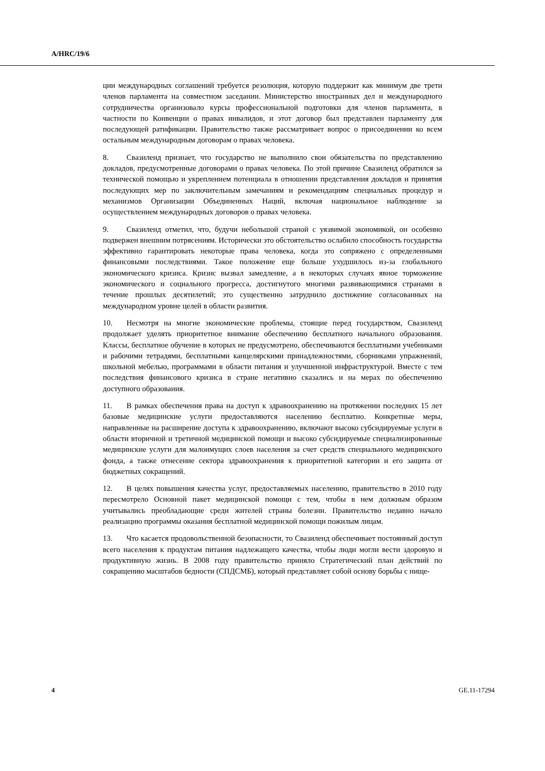A/HRC/19/6
ции международных соглашений требуется резолюция, которую поддержит как минимум две трети членов парламента на совместном заседании. Министерство иностранных дел и международного сотрудничества организовало курсы профессиональной подготовки для членов парламента, в частности по Конвенции о правах инвалидов, и этот договор был представлен парламенту для последующей ратификации. Правительство также рассматривает вопрос о присоединении ко всем остальным международным договорам о правах человека.
8. Свазиленд признает, что государство не выполнило свои обязательства по представлению докладов, предусмотренные договорами о правах человека. По этой причине Свазиленд обратился за технической помощью и укреплением потенциала в отношении представления докладов и принятия последующих мер по заключительным замечаниям и рекомендациям специальных процедур и механизмов Организации Объединенных Наций, включая национальное наблюдение за осуществлением международных договоров о правах человека.
9. Свазиленд отметил, что, будучи небольшой страной с уязвимой экономикой, он особенно подвержен внешним потрясениям. Исторически это обстоятельство ослабило способность государства эффективно гарантировать некоторые права человека, когда это сопряжено с определенными финансовыми последствиями. Такое положение еще больше ухудшилось из-за глобального экономического кризиса. Кризис вызвал замедление, а в некоторых случаях явное торможение экономического и социального прогресса, достигнутого многими развивающимися странами в течение прошлых десятилетий; это существенно затруднило достижение согласованных на международном уровне целей в области развития.
10. Несмотря на многие экономические проблемы, стоящие перед государством, Свазиленд продолжает уделять приоритетное внимание обеспечению бесплатного начального образования. Классы, бесплатное обучение в которых не предусмотрено, обеспечиваются бесплатными учебниками и рабочими тетрадями, бесплатными канцелярскими принадлежностями, сборниками упражнений, школьной мебелью, программами в области питания и улучшенной инфраструктурой. Вместе с тем последствия финансового кризиса в стране негативно сказались и на мерах по обеспечению доступного образования.
11. В рамках обеспечения права на доступ к здравоохранению на протяжении последних 15 лет базовые медицинские услуги предоставляются населению бесплатно. Конкретные меры, направленные на расширение доступа к здравоохранению, включают высоко субсидируемые услуги в области вторичной и третичной медицинской помощи и высоко субсидируемые специализированные медицинские услуги для малоимущих слоев населения за счет средств специального медицинского фонда, а также отнесение сектора здравоохранения к приоритетной категории и его защита от бюджетных сокращений.
12. В целях повышения качества услуг, предоставляемых населению, правительство в 2010 году пересмотрело Основной пакет медицинской помощи с тем, чтобы в нем должным образом учитывались преобладающие среди жителей страны болезни. Правительство недавно начало реализацию программы оказания бесплатной медицинской помощи пожилым лицам.
13. Что касается продовольственной безопасности, то Свазиленд обеспечивает постоянный доступ всего населения к продуктам питания надлежащего качества, чтобы люди могли вести здоровую и продуктивную жизнь. В 2008 году правительство приняло Стратегический план действий по сокращению масштабов бедности (СПДСМБ), который представляет собой основу борьбы с нище-
4 GE.11-17294